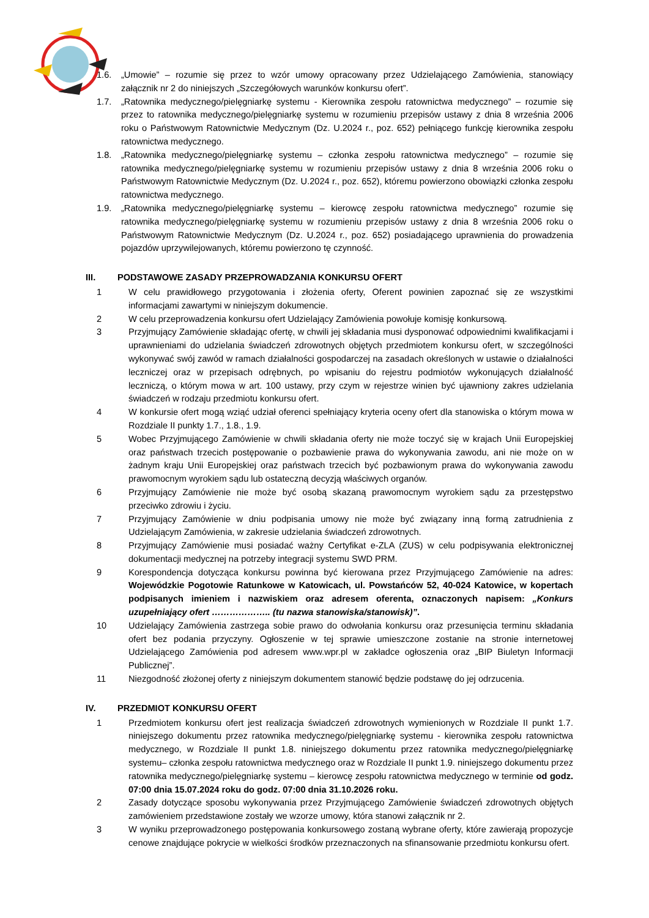1.6. „Umowie” – rozumie się przez to wzór umowy opracowany przez Udzielającego Zamówienia, stanowiący załącznik nr 2 do niniejszych „Szczegółowych warunków konkursu ofert”.
1.7. „Ratownika medycznego/pielęgniarkę systemu - Kierownika zespołu ratownictwa medycznego” – rozumie się przez to ratownika medycznego/pielęgniarkę systemu w rozumieniu przepisów ustawy z dnia 8 września 2006 roku o Państwowym Ratownictwie Medycznym (Dz. U.2024 r., poz. 652) pełniącego funkcję kierownika zespołu ratownictwa medycznego.
1.8. „Ratownika medycznego/pielęgniarkę systemu – członka zespołu ratownictwa medycznego” – rozumie się ratownika medycznego/pielęgniarkę systemu w rozumieniu przepisów ustawy z dnia 8 września 2006 roku o Państwowym Ratownictwie Medycznym (Dz. U.2024 r., poz. 652), któremu powierzono obowiązki członka zespołu ratownictwa medycznego.
1.9. „Ratownika medycznego/pielęgniarkę systemu – kierowcę zespołu ratownictwa medycznego” rozumie się ratownika medycznego/pielęgniarkę systemu w rozumieniu przepisów ustawy z dnia 8 września 2006 roku o Państwowym Ratownictwie Medycznym (Dz. U.2024 r., poz. 652) posiadającego uprawnienia do prowadzenia pojazdów uprzywilejowanych, któremu powierzono tę czynność.
III. PODSTAWOWE ZASADY PRZEPROWADZANIA KONKURSU OFERT
1 W celu prawidłowego przygotowania i złożenia oferty, Oferent powinien zapoznać się ze wszystkimi informacjami zawartymi w niniejszym dokumencie.
2 W celu przeprowadzenia konkursu ofert Udzielający Zamówienia powołuje komisję konkursową.
3 Przyjmujący Zamówienie składając ofertę, w chwili jej składania musi dysponować odpowiednimi kwalifikacjami i uprawnieniami do udzielania świadczeń zdrowotnych objętych przedmiotem konkursu ofert, w szczególności wykonywać swój zawód w ramach działalności gospodarczej na zasadach określonych w ustawie o działalności leczniczej oraz w przepisach odrębnych, po wpisaniu do rejestru podmiotów wykonujących działalność leczniczą, o którym mowa w art. 100 ustawy, przy czym w rejestrze winien być ujawniony zakres udzielania świadczeń w rodzaju przedmiotu konkursu ofert.
4 W konkursie ofert mogą wziąć udział oferenci spełniający kryteria oceny ofert dla stanowiska o którym mowa w Rozdziale II punkty 1.7., 1.8., 1.9.
5 Wobec Przyjmującego Zamówienie w chwili składania oferty nie może toczyć się w krajach Unii Europejskiej oraz państwach trzecich postępowanie o pozbawienie prawa do wykonywania zawodu, ani nie może on w żadnym kraju Unii Europejskiej oraz państwach trzecich być pozbawionym prawa do wykonywania zawodu prawomocnym wyrokiem sądu lub ostateczną decyzją właściwych organów.
6 Przyjmujący Zamówienie nie może być osobą skazaną prawomocnym wyrokiem sądu za przestępstwo przeciwko zdrowiu i życiu.
7 Przyjmujący Zamówienie w dniu podpisania umowy nie może być związany inną formą zatrudnienia z Udzielającym Zamówienia, w zakresie udzielania świadczeń zdrowotnych.
8 Przyjmujący Zamówienie musi posiadać ważny Certyfikat e-ZLA (ZUS) w celu podpisywania elektronicznej dokumentacji medycznej na potrzeby integracji systemu SWD PRM.
9 Korespondencja dotycząca konkursu powinna być kierowana przez Przyjmującego Zamówienie na adres: Wojewódzkie Pogotowie Ratunkowe w Katowicach, ul. Powstańców 52, 40-024 Katowice, w kopertach podpisanych imieniem i nazwiskiem oraz adresem oferenta, oznaczonych napisem: „Konkurs uzupełniający ofert ……………….. (tu nazwa stanowiska/stanowisk)”.
10 Udzielający Zamówienia zastrzega sobie prawo do odwołania konkursu oraz przesunięcia terminu składania ofert bez podania przyczyny. Ogłoszenie w tej sprawie umieszczone zostanie na stronie internetowej Udzielającego Zamówienia pod adresem www.wpr.pl w zakładce ogłoszenia oraz „BIP Biuletyn Informacji Publicznej”.
11 Niezgodność złożonej oferty z niniejszym dokumentem stanowić będzie podstawę do jej odrzucenia.
IV. PRZEDMIOT KONKURSU OFERT
1 Przedmiotem konkursu ofert jest realizacja świadczeń zdrowotnych wymienionych w Rozdziale II punkt 1.7. niniejszego dokumentu przez ratownika medycznego/pielęgniarkę systemu - kierownika zespołu ratownictwa medycznego, w Rozdziale II punkt 1.8. niniejszego dokumentu przez ratownika medycznego/pielęgniarkę systemu– członka zespołu ratownictwa medycznego oraz w Rozdziale II punkt 1.9. niniejszego dokumentu przez ratownika medycznego/pielęgniarkę systemu – kierowcę zespołu ratownictwa medycznego w terminie od godz. 07:00 dnia 15.07.2024 roku do godz. 07:00 dnia 31.10.2026 roku.
2 Zasady dotyczące sposobu wykonywania przez Przyjmującego Zamówienie świadczeń zdrowotnych objętych zamówieniem przedstawione zostały we wzorze umowy, która stanowi załącznik nr 2.
3 W wyniku przeprowadzonego postępowania konkursowego zostaną wybrane oferty, które zawierają propozycje cenowe znajdujące pokrycie w wielkości środków przeznaczonych na sfinansowanie przedmiotu konkursu ofert.